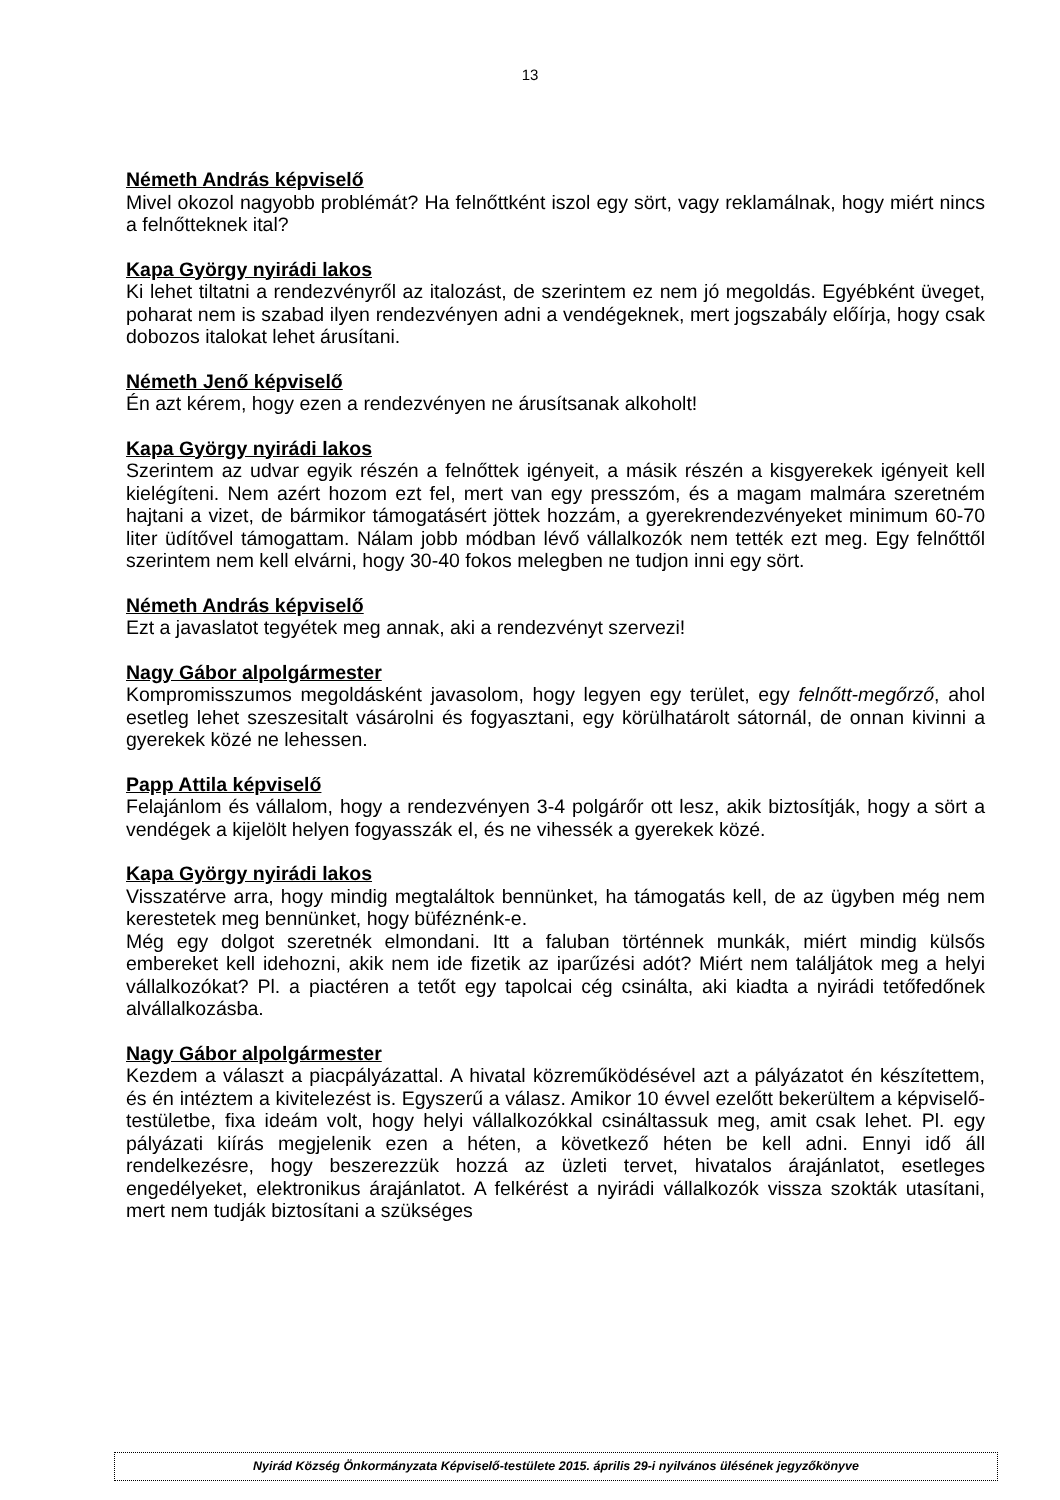13
Németh András képviselő
Mivel okozol nagyobb problémát? Ha felnőttként iszol egy sört, vagy reklamálnak, hogy miért nincs a felnőtteknek ital?
Kapa György nyirádi lakos
Ki lehet tiltatni a rendezvényről az italozást, de szerintem ez nem jó megoldás. Egyébként üveget, poharat nem is szabad ilyen rendezvényen adni a vendégeknek, mert jogszabály előírja, hogy csak dobozos italokat lehet árusítani.
Németh Jenő képviselő
Én azt kérem, hogy ezen a rendezvényen ne árusítsanak alkoholt!
Kapa György nyirádi lakos
Szerintem az udvar egyik részén a felnőttek igényeit, a másik részén a kisgyerekek igényeit kell kielégíteni. Nem azért hozom ezt fel, mert van egy presszóm, és a magam malmára szeretném hajtani a vizet, de bármikor támogatásért jöttek hozzám, a gyerekrendezvényeket minimum 60-70 liter üdítővel támogattam. Nálam jobb módban lévő vállalkozók nem tették ezt meg. Egy felnőttől szerintem nem kell elvárni, hogy 30-40 fokos melegben ne tudjon inni egy sört.
Németh András képviselő
Ezt a javaslatot tegyétek meg annak, aki a rendezvényt szervezi!
Nagy Gábor alpolgármester
Kompromisszumos megoldásként javasolom, hogy legyen egy terület, egy felnőtt-megőrző, ahol esetleg lehet szeszesitalt vásárolni és fogyasztani, egy körülhatárolt sátornál, de onnan kivinni a gyerekek közé ne lehessen.
Papp Attila képviselő
Felajánlom és vállalom, hogy a rendezvényen 3-4 polgárőr ott lesz, akik biztosítják, hogy a sört a vendégek a kijelölt helyen fogyasszák el, és ne vihessék a gyerekek közé.
Kapa György nyirádi lakos
Visszatérve arra, hogy mindig megtaláltok bennünket, ha támogatás kell, de az ügyben még nem kerestetek meg bennünket, hogy büféznénk-e.
Még egy dolgot szeretnék elmondani. Itt a faluban történnek munkák, miért mindig külsős embereket kell idehozni, akik nem ide fizetik az iparűzési adót? Miért nem találjátok meg a helyi vállalkozókat? Pl. a piactéren a tetőt egy tapolcai cég csinálta, aki kiadta a nyirádi tetőfedőnek alvállalkozásba.
Nagy Gábor alpolgármester
Kezdem a választ a piacpályázattal. A hivatal közreműködésével azt a pályázatot én készítettem, és én intéztem a kivitelezést is. Egyszerű a válasz. Amikor 10 évvel ezelőtt bekerültem a képviselő-testületbe, fixa ideám volt, hogy helyi vállalkozókkal csináltassuk meg, amit csak lehet. Pl. egy pályázati kiírás megjelenik ezen a héten, a következő héten be kell adni. Ennyi idő áll rendelkezésre, hogy beszerezzük hozzá az üzleti tervet, hivatalos árajánlatot, esetleges engedélyeket, elektronikus árajánlatot. A felkérést a nyirádi vállalkozók vissza szokták utasítani, mert nem tudják biztosítani a szükséges
Nyirád Község Önkormányzata Képviselő-testülete 2015. április 29-i nyilvános ülésének jegyzőkönyve